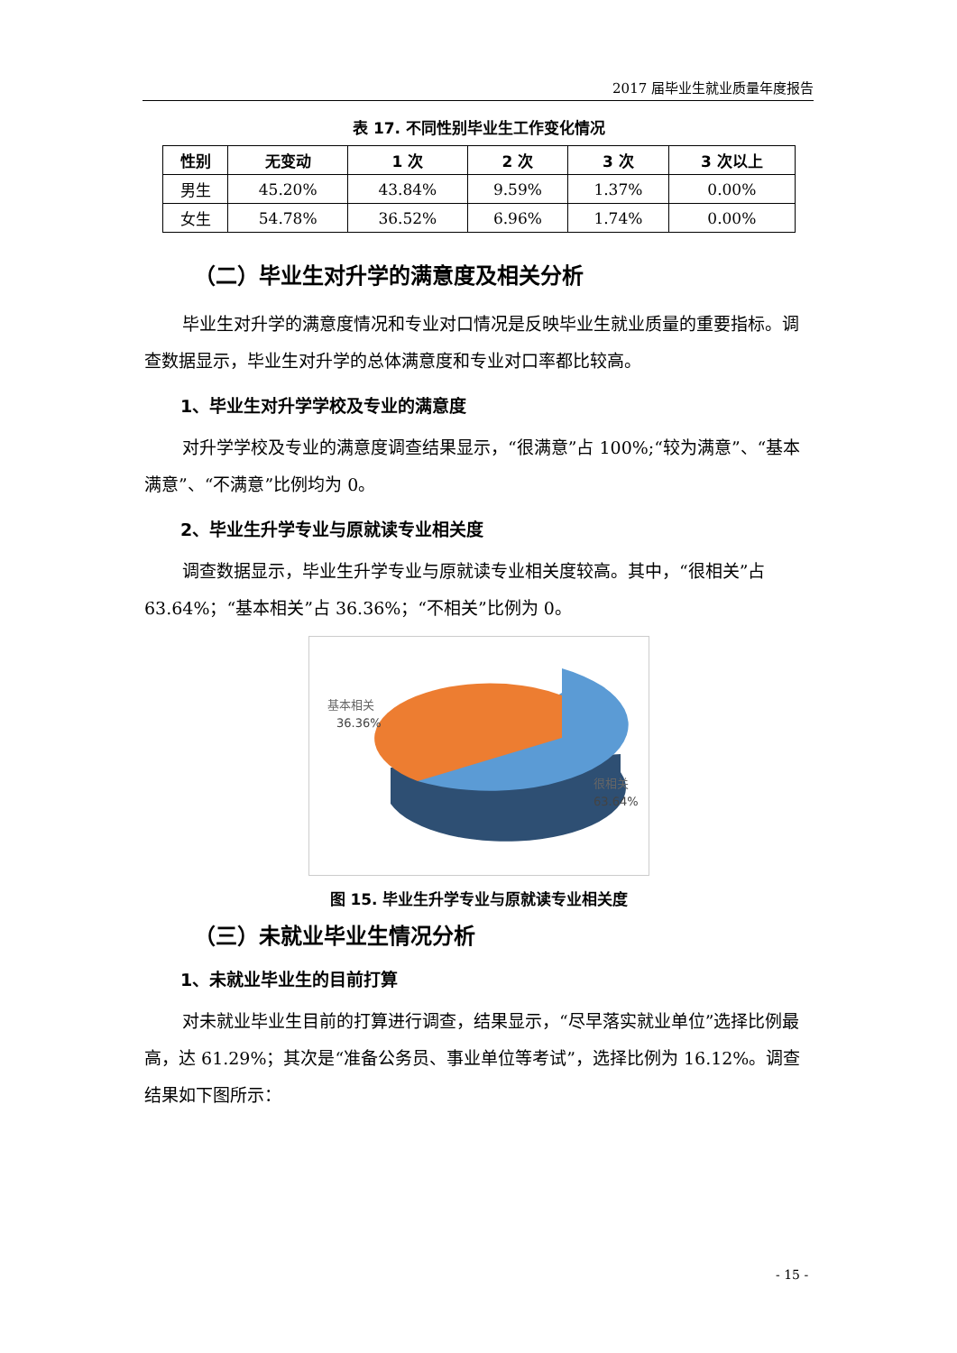2017 届毕业生就业质量年度报告
表 17. 不同性别毕业生工作变化情况
| 性别 | 无变动 | 1 次 | 2 次 | 3 次 | 3 次以上 |
| --- | --- | --- | --- | --- | --- |
| 男生 | 45.20% | 43.84% | 9.59% | 1.37% | 0.00% |
| 女生 | 54.78% | 36.52% | 6.96% | 1.74% | 0.00% |
（二）毕业生对升学的满意度及相关分析
毕业生对升学的满意度情况和专业对口情况是反映毕业生就业质量的重要指标。调查数据显示，毕业生对升学的总体满意度和专业对口率都比较高。
1、毕业生对升学学校及专业的满意度
对升学学校及专业的满意度调查结果显示，“很满意”占 100%;“较为满意”、“基本满意”、“不满意”比例均为 0。
2、毕业生升学专业与原就读专业相关度
调查数据显示，毕业生升学专业与原就读专业相关度较高。其中，“很相关”占 63.64%；“基本相关”占 36.36%；“不相关”比例为 0。
基本相关
36.36%
很相关
63.64%
图 15. 毕业生升学专业与原就读专业相关度
（三）未就业毕业生情况分析
1、未就业毕业生的目前打算
对未就业毕业生目前的打算进行调查，结果显示，“尽早落实就业单位”选择比例最高，达 61.29%；其次是“准备公务员、事业单位等考试”，选择比例为 16.12%。调查结果如下图所示：
- 15 -